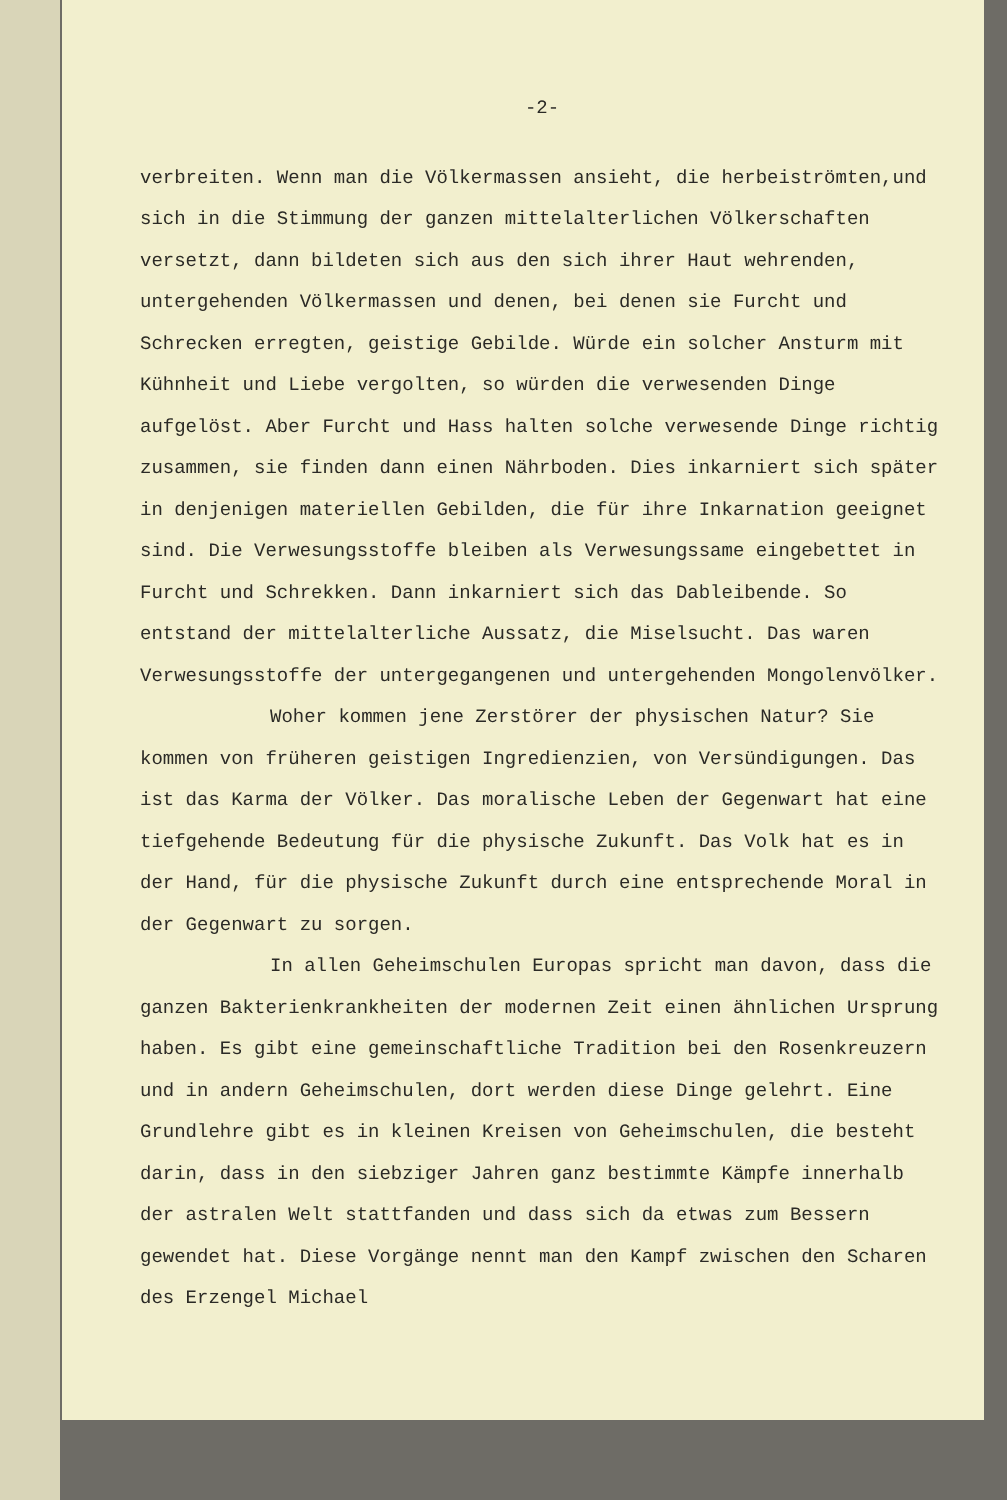-2-
verbreiten. Wenn man die Völkermassen ansieht, die herbeiströmten,und sich in die Stimmung der ganzen mittelalterlichen Völkerschaften versetzt, dann bildeten sich aus den sich ihrer Haut wehrenden, untergehenden Völkermassen und denen, bei denen sie Furcht und Schrecken erregten, geistige Gebilde. Würde ein solcher Ansturm mit Kühnheit und Liebe vergolten, so würden die verwesenden Dinge aufgelöst. Aber Furcht und Hass halten solche verwesende Dinge richtig zusammen, sie finden dann einen Nährboden. Dies inkarniert sich später in denjenigen materiellen Gebilden, die für ihre Inkarnation geeignet sind. Die Verwesungsstoffe bleiben als Verwesungssame eingebettet in Furcht und Schrekken. Dann inkarniert sich das Dableibende. So entstand der mittelalterliche Aussatz, die Miselsucht. Das waren Verwesungsstoffe der untergegangenen und untergehenden Mongolenvölker.
Woher kommen jene Zerstörer der physischen Natur? Sie kommen von früheren geistigen Ingredienzien, von Versündigungen. Das ist das Karma der Völker. Das moralische Leben der Gegenwart hat eine tiefgehende Bedeutung für die physische Zukunft. Das Volk hat es in der Hand, für die physische Zukunft durch eine entsprechende Moral in der Gegenwart zu sorgen.
In allen Geheimschulen Europas spricht man davon, dass die ganzen Bakterienkrankheiten der modernen Zeit einen ähnlichen Ursprung haben. Es gibt eine gemeinschaftliche Tradition bei den Rosenkreuzern und in andern Geheimschulen, dort werden diese Dinge gelehrt. Eine Grundlehre gibt es in kleinen Kreisen von Geheimschulen, die besteht darin, dass in den siebziger Jahren ganz bestimmte Kämpfe innerhalb der astralen Welt stattfanden und dass sich da etwas zum Bessern gewendet hat. Diese Vorgänge nennt man den Kampf zwischen den Scharen des Erzengel Michael